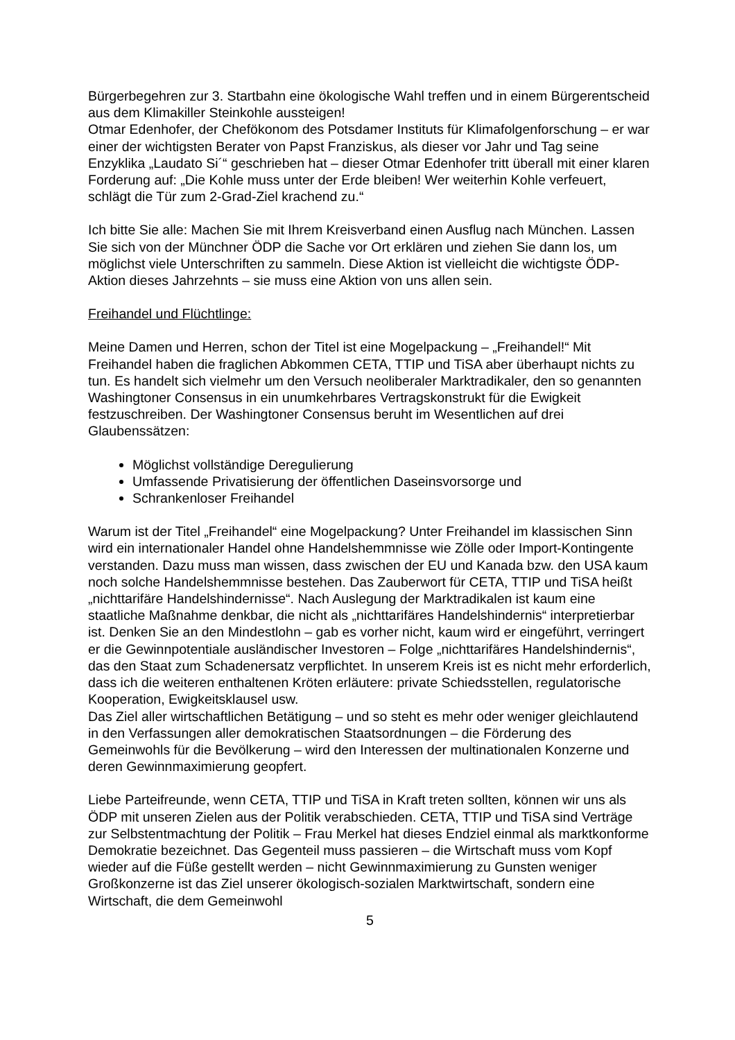Bürgerbegehren zur 3. Startbahn eine ökologische Wahl treffen und in einem Bürgerentscheid aus dem Klimakiller Steinkohle aussteigen!
Otmar Edenhofer, der Chefökonom des Potsdamer Instituts für Klimafolgenforschung – er war einer der wichtigsten Berater von Papst Franziskus, als dieser vor Jahr und Tag seine Enzyklika „Laudato Si´“ geschrieben hat – dieser Otmar Edenhofer tritt überall mit einer klaren Forderung auf: „Die Kohle muss unter der Erde bleiben! Wer weiterhin Kohle verfeuert, schlägt die Tür zum 2-Grad-Ziel krachend zu.“
Ich bitte Sie alle: Machen Sie mit Ihrem Kreisverband einen Ausflug nach München. Lassen Sie sich von der Münchner ÖDP die Sache vor Ort erklären und ziehen Sie dann los, um möglichst viele Unterschriften zu sammeln. Diese Aktion ist vielleicht die wichtigste ÖDP-Aktion dieses Jahrzehnts – sie muss eine Aktion von uns allen sein.
Freihandel und Flüchtlinge:
Meine Damen und Herren, schon der Titel ist eine Mogelpackung – „Freihandel!“ Mit Freihandel haben die fraglichen Abkommen CETA, TTIP und TiSA aber überhaupt nichts zu tun. Es handelt sich vielmehr um den Versuch neoliberaler Marktradikaler, den so genannten Washingtoner Consensus in ein unumkehrbares Vertragskonstrukt für die Ewigkeit festzuschreiben. Der Washingtoner Consensus beruht im Wesentlichen auf drei Glaubenssätzen:
Möglichst vollständige Deregulierung
Umfassende Privatisierung der öffentlichen Daseinsvorsorge und
Schrankenloser Freihandel
Warum ist der Titel „Freihandel“ eine Mogelpackung? Unter Freihandel im klassischen Sinn wird ein internationaler Handel ohne Handelshemmnisse wie Zölle oder Import-Kontingente verstanden. Dazu muss man wissen, dass zwischen der EU und Kanada bzw. den USA kaum noch solche Handelshemmnisse bestehen. Das Zauberwort für CETA, TTIP und TiSA heißt „nichttarifäre Handelshindernisse“. Nach Auslegung der Marktradikalen ist kaum eine staatliche Maßnahme denkbar, die nicht als „nichttarifäres Handelshindernis“ interpretierbar ist. Denken Sie an den Mindestlohn – gab es vorher nicht, kaum wird er eingeführt, verringert er die Gewinnpotentiale ausländischer Investoren – Folge „nichttarifäres Handelshindernis“, das den Staat zum Schadenersatz verpflichtet. In unserem Kreis ist es nicht mehr erforderlich, dass ich die weiteren enthaltenen Kröten erläutere: private Schiedsstellen, regulatorische Kooperation, Ewigkeitsklausel usw.
Das Ziel aller wirtschaftlichen Betätigung – und so steht es mehr oder weniger gleichlautend in den Verfassungen aller demokratischen Staatsordnungen – die Förderung des Gemeinwohls für die Bevölkerung – wird den Interessen der multinationalen Konzerne und deren Gewinnmaximierung geopfert.
Liebe Parteifreunde, wenn CETA, TTIP und TiSA in Kraft treten sollten, können wir uns als ÖDP mit unseren Zielen aus der Politik verabschieden. CETA, TTIP und TiSA sind Verträge zur Selbstentmachtung der Politik – Frau Merkel hat dieses Endziel einmal als marktkonforme Demokratie bezeichnet. Das Gegenteil muss passieren – die Wirtschaft muss vom Kopf wieder auf die Füße gestellt werden – nicht Gewinnmaximierung zu Gunsten weniger Großkonzerne ist das Ziel unserer ökologisch-sozialen Marktwirtschaft, sondern eine Wirtschaft, die dem Gemeinwohl
5